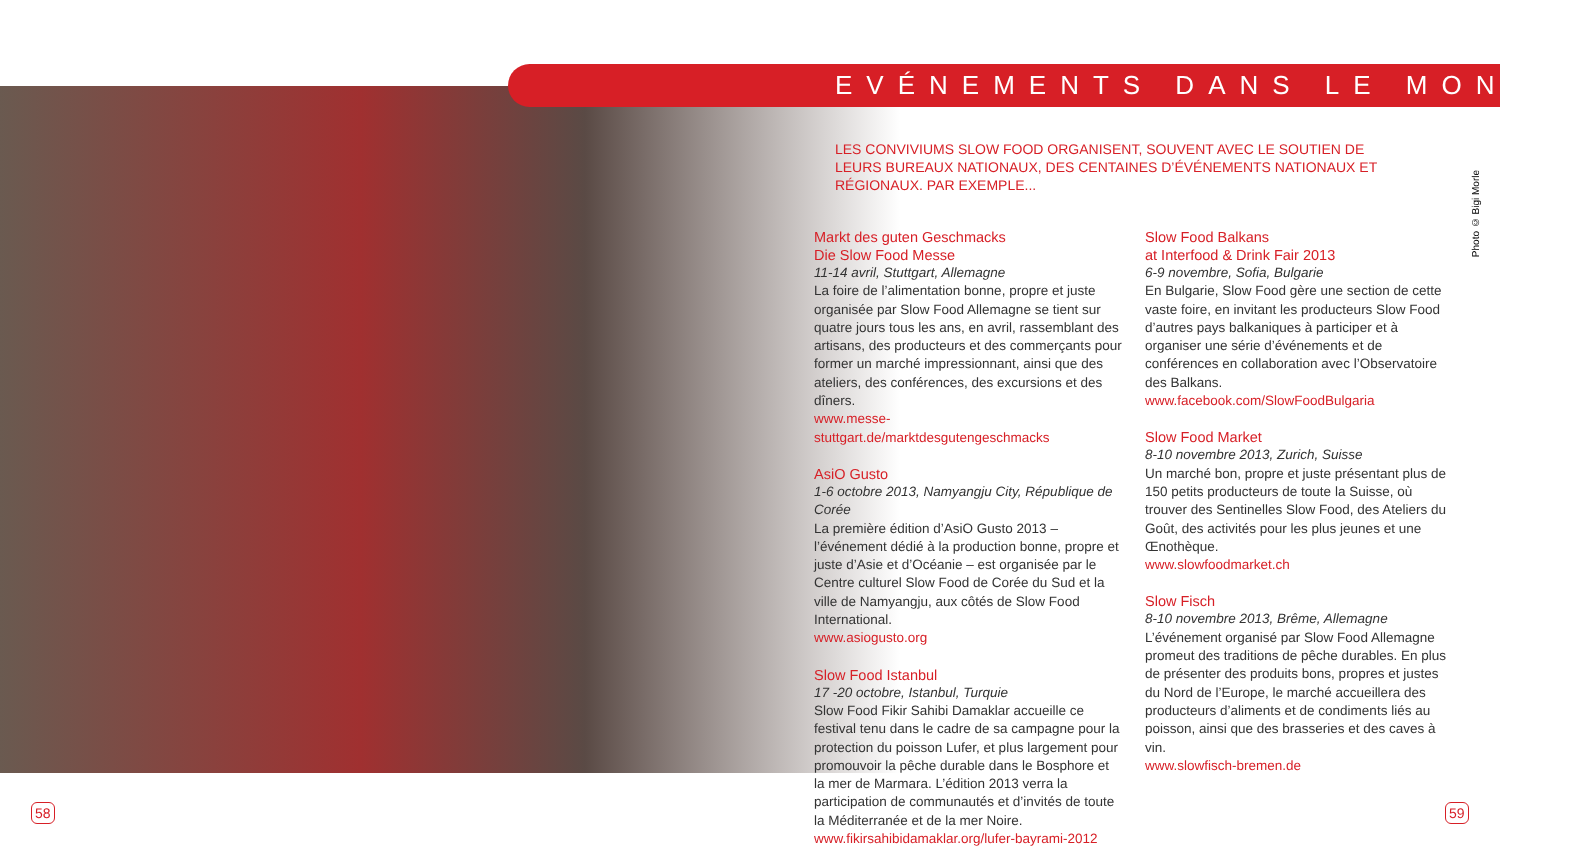EVÉNEMENTS DANS LE MONDE
Photo © Bigi Morle
LES CONVIVIUMS SLOW FOOD ORGANISENT, SOUVENT AVEC LE SOUTIEN DE LEURS BUREAUX NATIONAUX, DES CENTAINES D’ÉVÉNEMENTS NATIONAUX ET RÉGIONAUX. PAR EXEMPLE...
Markt des guten Geschmacks
Die Slow Food Messe
11-14 avril, Stuttgart, Allemagne
La foire de l’alimentation bonne, propre et juste organisée par Slow Food Allemagne se tient sur quatre jours tous les ans, en avril, rassemblant des artisans, des producteurs et des commerçants pour former un marché impressionnant, ainsi que des ateliers, des conférences, des excursions et des dîners.
www.messe-stuttgart.de/marktdesgutengeschmacks
AsiO Gusto
1-6 octobre 2013, Namyangju City, République de Corée
La première édition d’AsiO Gusto 2013 – l’événement dédié à la production bonne, propre et juste d’Asie et d’Océanie – est organisée par le Centre culturel Slow Food de Corée du Sud et la ville de Namyangju, aux côtés de Slow Food International.
www.asiogusto.org
Slow Food Istanbul
17 -20 octobre, Istanbul, Turquie
Slow Food Fikir Sahibi Damaklar accueille ce festival tenu dans le cadre de sa campagne pour la protection du poisson Lufer, et plus largement pour promouvoir la pêche durable dans le Bosphore et la mer de Marmara. L’édition 2013 verra la participation de communautés et d’invités de toute la Méditerranée et de la mer Noire.
www.fikirsahibidamaklar.org/lufer-bayrami-2012
Slow Food Balkans
at Interfood & Drink Fair 2013
6-9 novembre, Sofia, Bulgarie
En Bulgarie, Slow Food gère une section de cette vaste foire, en invitant les producteurs Slow Food d’autres pays balkaniques à participer et à organiser une série d’événements et de conférences en collaboration avec l’Observatoire des Balkans.
www.facebook.com/SlowFoodBulgaria
Slow Food Market
8-10 novembre 2013, Zurich, Suisse
Un marché bon, propre et juste présentant plus de 150 petits producteurs de toute la Suisse, où trouver des Sentinelles Slow Food, des Ateliers du Goût, des activités pour les plus jeunes et une Œnothèque.
www.slowfoodmarket.ch
Slow Fisch
8-10 novembre 2013, Brême, Allemagne
L’événement organisé par Slow Food Allemagne promeut des traditions de pêche durables. En plus de présenter des produits bons, propres et justes du Nord de l’Europe, le marché accueillera des producteurs d’aliments et de condiments liés au poisson, ainsi que des brasseries et des caves à vin.
www.slowfisch-bremen.de
58 59